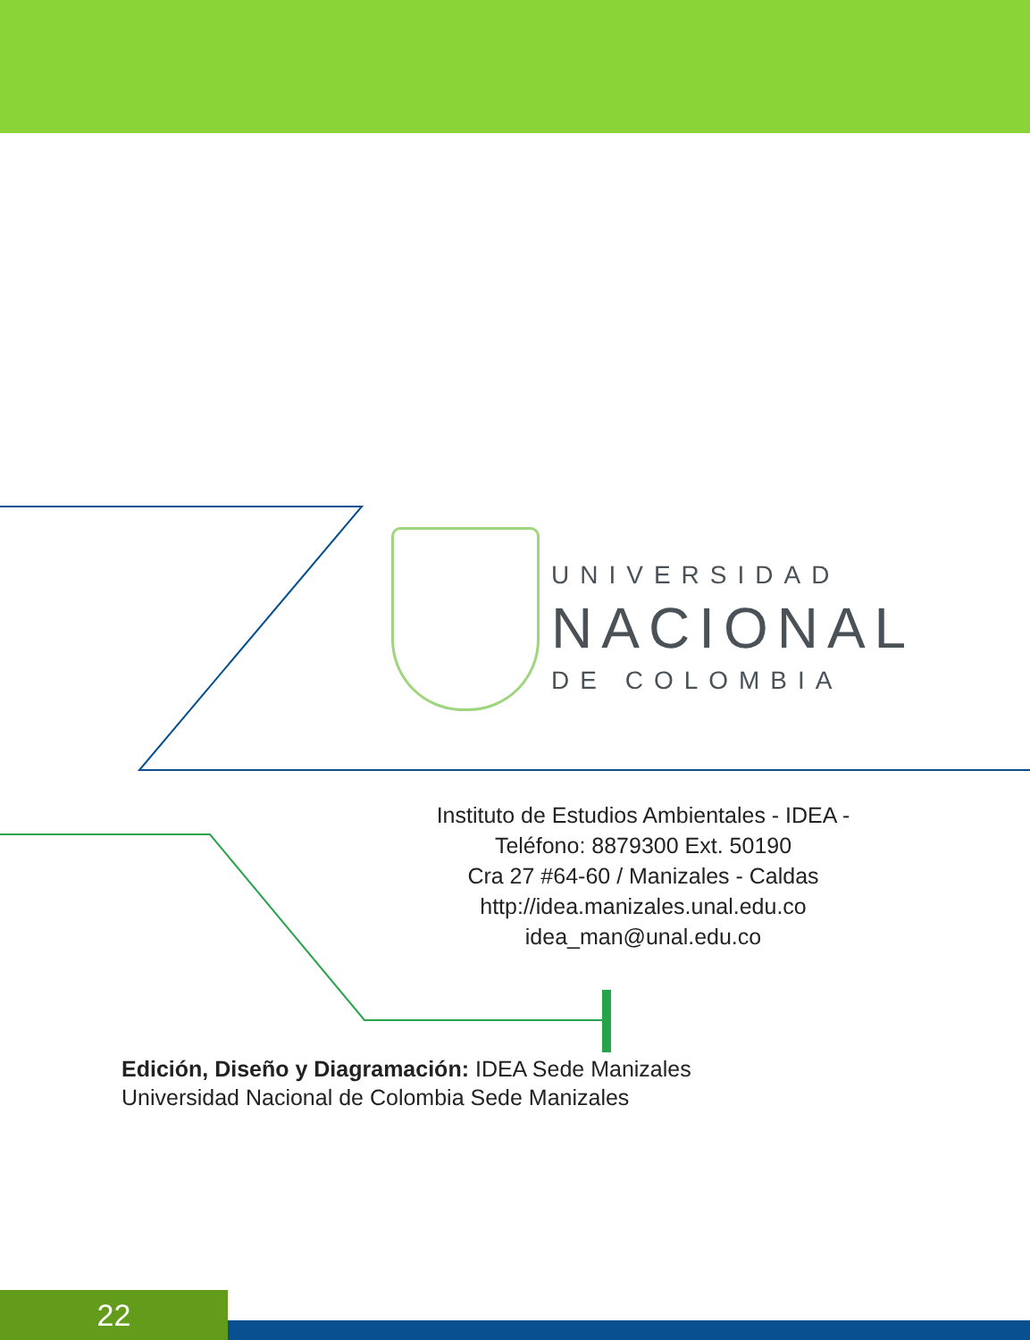UNIVERSIDAD
NACIONAL
DE COLOMBIA
Instituto de Estudios Ambientales - IDEA -
Teléfono: 8879300 Ext. 50190
Cra 27 #64-60 / Manizales - Caldas
http://idea.manizales.unal.edu.co
idea_man@unal.edu.co
Edición, Diseño y Diagramación: IDEA Sede Manizales
Universidad Nacional de Colombia Sede Manizales
22